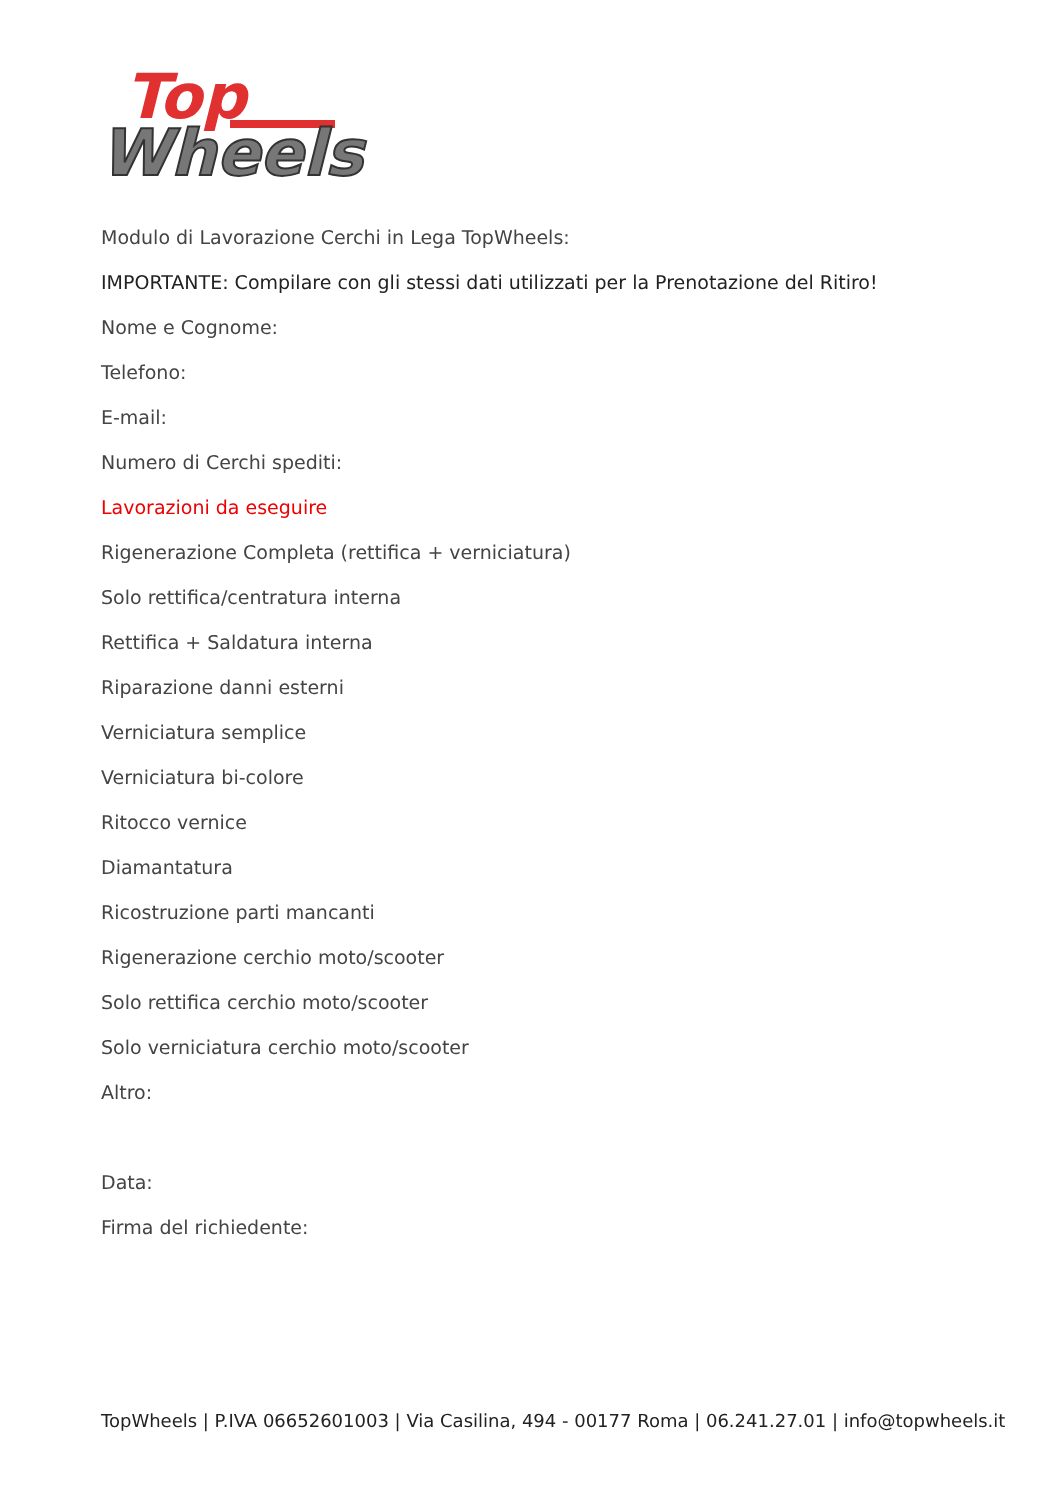Top
Wheels
Modulo di Lavorazione Cerchi in Lega TopWheels:
IMPORTANTE: Compilare con gli stessi dati utilizzati per la Prenotazione del Ritiro!
Nome e Cognome:
Telefono:
E-mail:
Numero di Cerchi spediti:
Lavorazioni da eseguire
Rigenerazione Completa (rettifica + verniciatura)
Solo rettifica/centratura interna
Rettifica + Saldatura interna
Riparazione danni esterni
Verniciatura semplice
Verniciatura bi-colore
Ritocco vernice
Diamantatura
Ricostruzione parti mancanti
Rigenerazione cerchio moto/scooter
Solo rettifica cerchio moto/scooter
Solo verniciatura cerchio moto/scooter
Altro:
Data:
Firma del richiedente:
TopWheels | P.IVA 06652601003 | Via Casilina, 494 - 00177 Roma | 06.241.27.01 | info@topwheels.it